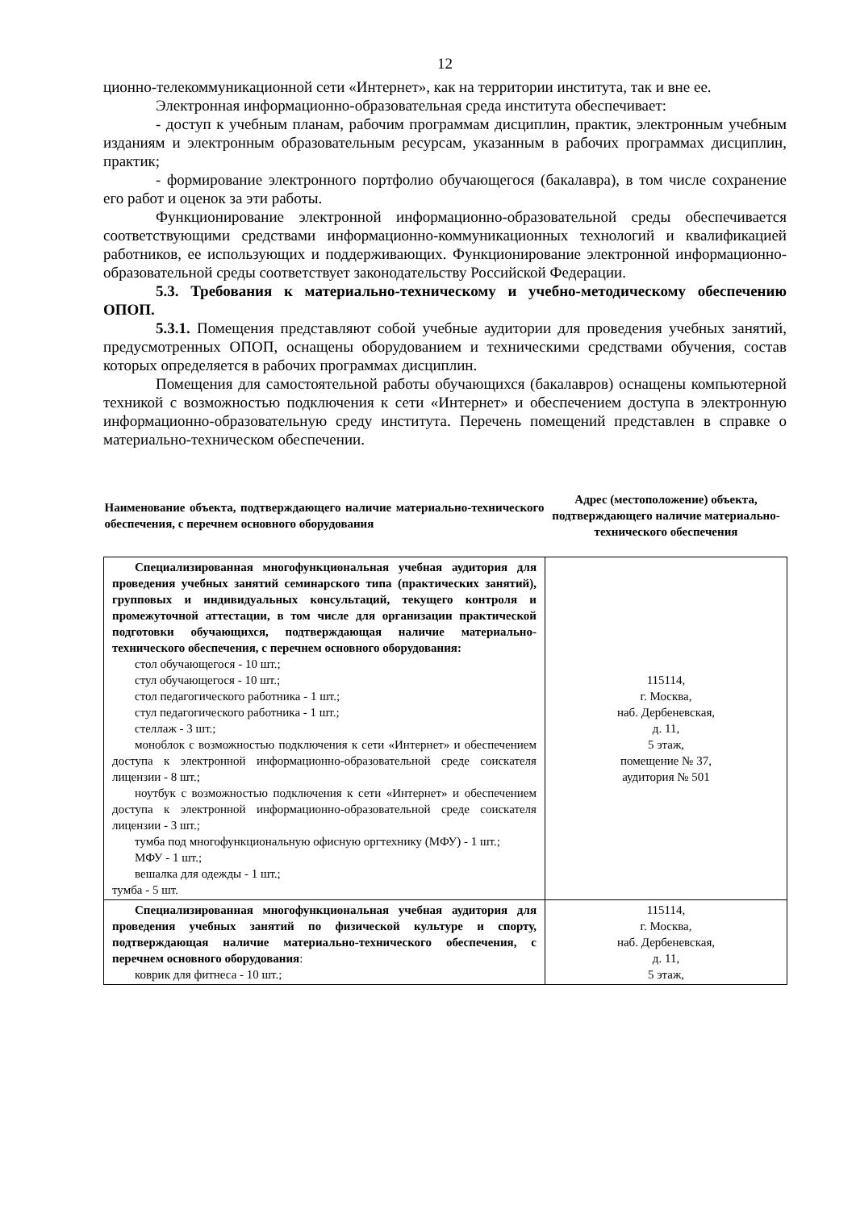12
ционно-телекоммуникационной сети «Интернет», как на территории института, так и вне ее.
Электронная информационно-образовательная среда института обеспечивает:
- доступ к учебным планам, рабочим программам дисциплин, практик, электронным учебным изданиям и электронным образовательным ресурсам, указанным в рабочих программах дисциплин, практик;
- формирование электронного портфолио обучающегося (бакалавра), в том числе сохранение его работ и оценок за эти работы.
Функционирование электронной информационно-образовательной среды обеспечивается соответствующими средствами информационно-коммуникационных технологий и квалификацией работников, ее использующих и поддерживающих. Функционирование электронной информационно-образовательной среды соответствует законодательству Российской Федерации.
5.3. Требования к материально-техническому и учебно-методическому обеспечению ОПОП.
5.3.1. Помещения представляют собой учебные аудитории для проведения учебных занятий, предусмотренных ОПОП, оснащены оборудованием и техническими средствами обучения, состав которых определяется в рабочих программах дисциплин.
Помещения для самостоятельной работы обучающихся (бакалавров) оснащены компьютерной техникой с возможностью подключения к сети «Интернет» и обеспечением доступа в электронную информационно-образовательную среду института. Перечень помещений представлен в справке о материально-техническом обеспечении.
| Наименование объекта, подтверждающего наличие материально-технического обеспечения, с перечнем основного оборудования | Адрес (местоположение) объекта, подтверждающего наличие материально-технического обеспечения |
| --- | --- |
| Специализированная многофункциональная учебная аудитория для проведения учебных занятий семинарского типа (практических занятий), групповых и индивидуальных консультаций, текущего контроля и промежуточной аттестации, в том числе для организации практической подготовки обучающихся, подтверждающая наличие материально-технического обеспечения, с перечнем основного оборудования: стол обучающегося - 10 шт.; стул обучающегося - 10 шт.; стол педагогического работника - 1 шт.; стул педагогического работника - 1 шт.; стеллаж - 3 шт.; моноблок с возможностью подключения к сети «Интернет» и обеспечением доступа к электронной информационно-образовательной среде соискателя лицензии - 8 шт.; ноутбук с возможностью подключения к сети «Интернет» и обеспечением доступа к электронной информационно-образовательной среде соискателя лицензии - 3 шт.; тумба под многофункциональную офисную оргтехнику (МФУ) - 1 шт.; МФУ - 1 шт.; вешалка для одежды - 1 шт.; тумба - 5 шт. | 115114, г. Москва, наб. Дербеневская, д. 11, 5 этаж, помещение № 37, аудитория № 501 |
| Специализированная многофункциональная учебная аудитория для проведения учебных занятий по физической культуре и спорту, подтверждающая наличие материально-технического обеспечения, с перечнем основного оборудования : коврик для фитнеса - 10 шт.; | 115114, г. Москва, наб. Дербеневская, д. 11, 5 этаж, |